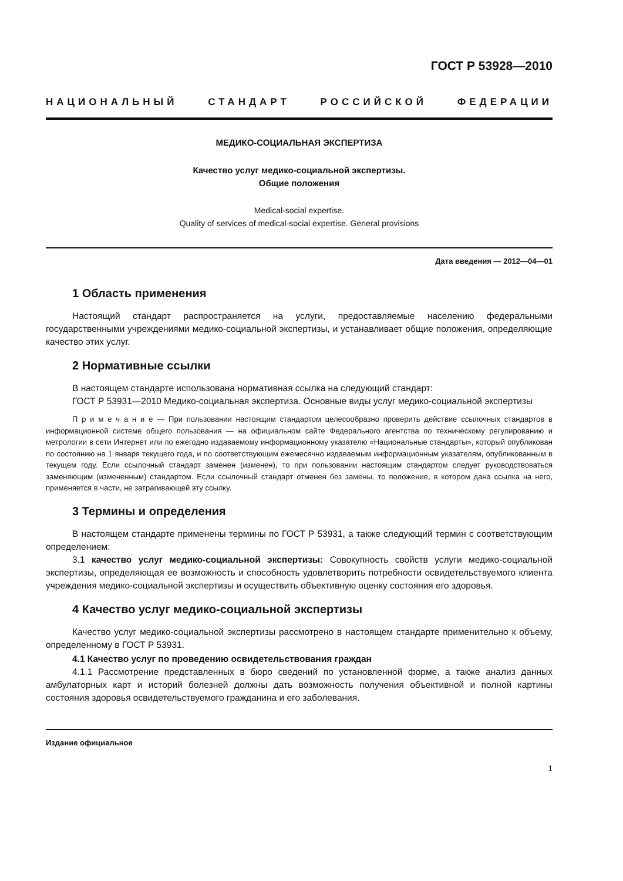ГОСТ Р 53928—2010
НАЦИОНАЛЬНЫЙ СТАНДАРТ РОССИЙСКОЙ ФЕДЕРАЦИИ
МЕДИКО-СОЦИАЛЬНАЯ ЭКСПЕРТИЗА
Качество услуг медико-социальной экспертизы.
Общие положения
Medical-social expertise.
Quality of services of medical-social expertise. General provisions
Дата введения — 2012—04—01
1 Область применения
Настоящий стандарт распространяется на услуги, предоставляемые населению федеральными государственными учреждениями медико-социальной экспертизы, и устанавливает общие положения, определяющие качество этих услуг.
2 Нормативные ссылки
В настоящем стандарте использована нормативная ссылка на следующий стандарт:
ГОСТ Р 53931—2010 Медико-социальная экспертиза. Основные виды услуг медико-социальной экспертизы
П р и м е ч а н и е — При пользовании настоящим стандартом целесообразно проверить действие ссылочных стандартов в информационной системе общего пользования — на официальном сайте Федерального агентства по техническому регулированию и метрологии в сети Интернет или по ежегодно издаваемому информационному указателю «Национальные стандарты», который опубликован по состоянию на 1 января текущего года, и по соответствующим ежемесячно издаваемым информационным указателям, опубликованным в текущем году. Если ссылочный стандарт заменен (изменен), то при пользовании настоящим стандартом следует руководствоваться заменяющим (измененным) стандартом. Если ссылочный стандарт отменен без замены, то положение, в котором дана ссылка на него, применяется в части, не затрагивающей эту ссылку.
3 Термины и определения
В настоящем стандарте применены термины по ГОСТ Р 53931, а также следующий термин с соответствующим определением:
3.1 качество услуг медико-социальной экспертизы: Совокупность свойств услуги медико-социальной экспертизы, определяющая ее возможность и способность удовлетворить потребности освидетельствуемого клиента учреждения медико-социальной экспертизы и осуществить объективную оценку состояния его здоровья.
4 Качество услуг медико-социальной экспертизы
Качество услуг медико-социальной экспертизы рассмотрено в настоящем стандарте применительно к объему, определенному в ГОСТ Р 53931.
4.1 Качество услуг по проведению освидетельствования граждан
4.1.1 Рассмотрение представленных в бюро сведений по установленной форме, а также анализ данных амбулаторных карт и историй болезней должны дать возможность получения объективной и полной картины состояния здоровья освидетельствуемого гражданина и его заболевания.
Издание официальное
1